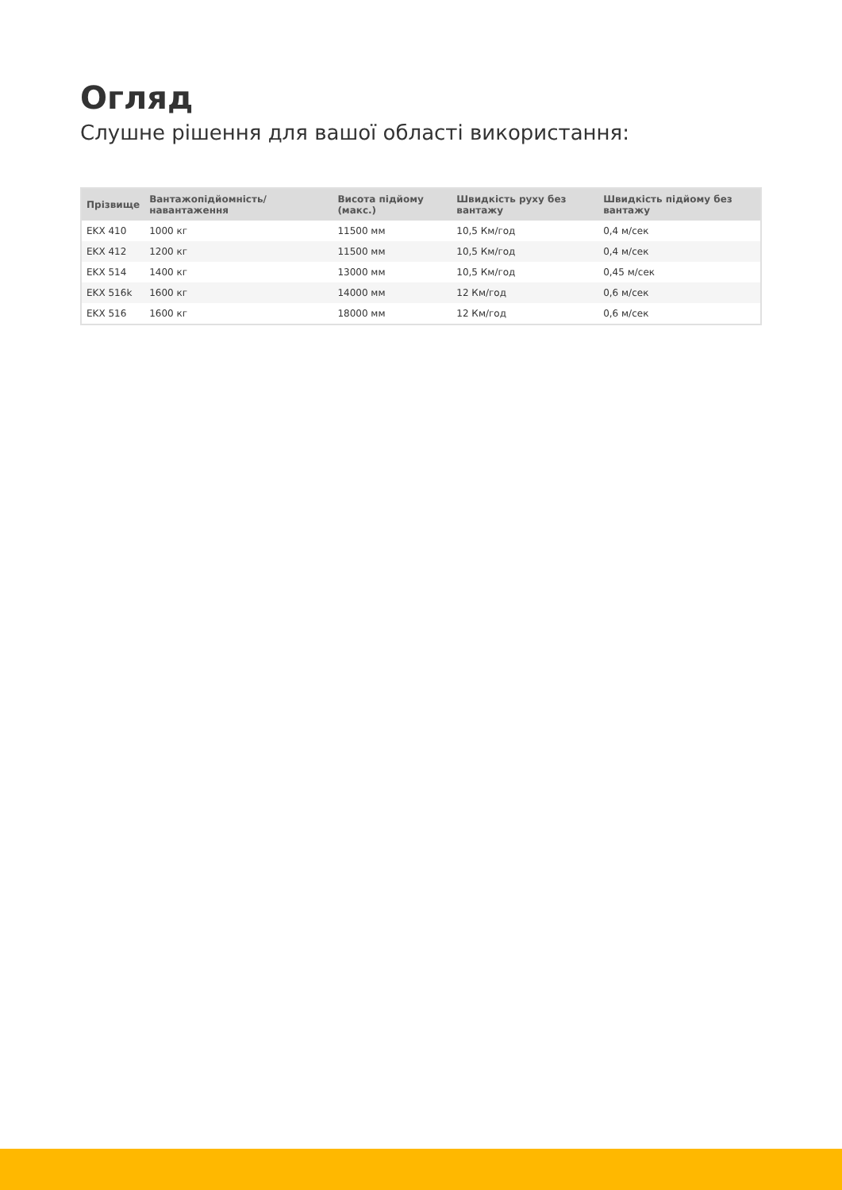Огляд
Слушне рішення для вашої області використання:
| Прізвище | Вантажопідйомність/навантаження | Висота підйому (макс.) | Швидкість руху без вантажу | Швидкість підйому без вантажу |
| --- | --- | --- | --- | --- |
| EKX 410 | 1000 кг | 11500 мм | 10,5 Км/год | 0,4 м/сек |
| EKX 412 | 1200 кг | 11500 мм | 10,5 Км/год | 0,4 м/сек |
| EKX 514 | 1400 кг | 13000 мм | 10,5 Км/год | 0,45 м/сек |
| EKX 516k | 1600 кг | 14000 мм | 12 Км/год | 0,6 м/сек |
| EKX 516 | 1600 кг | 18000 мм | 12 Км/год | 0,6 м/сек |